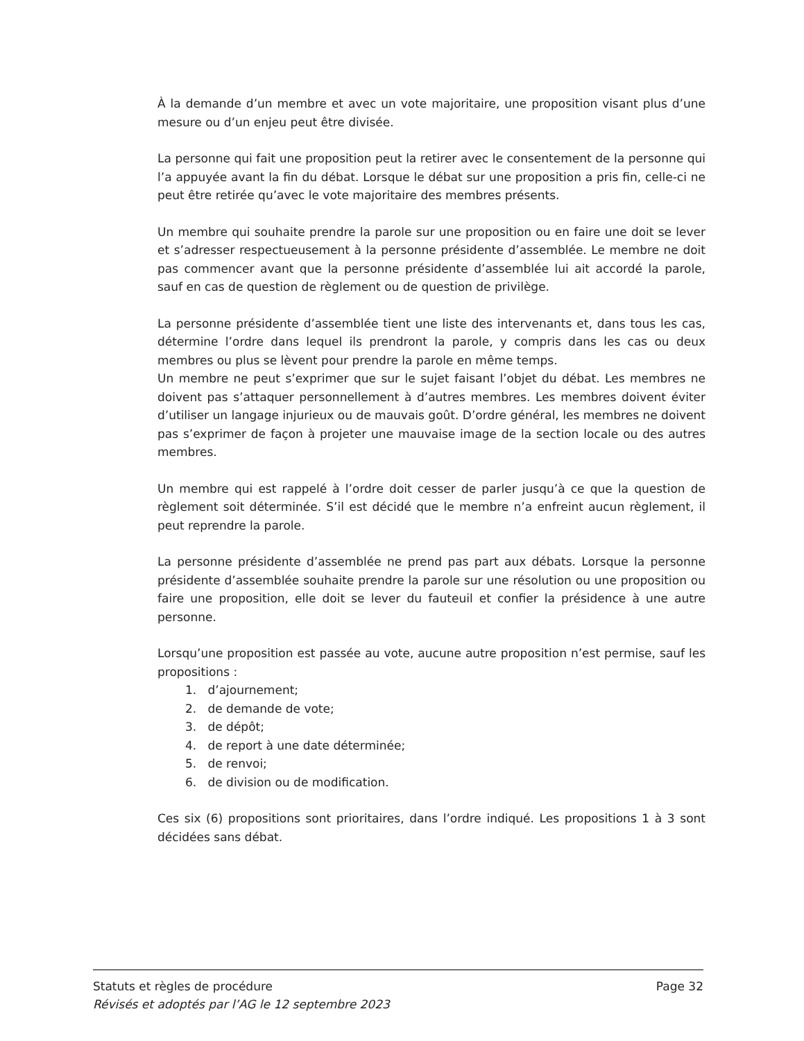À la demande d’un membre et avec un vote majoritaire, une proposition visant plus d’une mesure ou d’un enjeu peut être divisée.
La personne qui fait une proposition peut la retirer avec le consentement de la personne qui l’a appuyée avant la fin du débat. Lorsque le débat sur une proposition a pris fin, celle-ci ne peut être retirée qu’avec le vote majoritaire des membres présents.
Un membre qui souhaite prendre la parole sur une proposition ou en faire une doit se lever et s’adresser respectueusement à la personne présidente d’assemblée. Le membre ne doit pas commencer avant que la personne présidente d’assemblée lui ait accordé la parole, sauf en cas de question de règlement ou de question de privilège.
La personne présidente d’assemblée tient une liste des intervenants et, dans tous les cas, détermine l’ordre dans lequel ils prendront la parole, y compris dans les cas ou deux membres ou plus se lèvent pour prendre la parole en même temps.
Un membre ne peut s’exprimer que sur le sujet faisant l’objet du débat. Les membres ne doivent pas s’attaquer personnellement à d’autres membres. Les membres doivent éviter d’utiliser un langage injurieux ou de mauvais goût. D’ordre général, les membres ne doivent pas s’exprimer de façon à projeter une mauvaise image de la section locale ou des autres membres.
Un membre qui est rappelé à l’ordre doit cesser de parler jusqu’à ce que la question de règlement soit déterminée. S’il est décidé que le membre n’a enfreint aucun règlement, il peut reprendre la parole.
La personne présidente d’assemblée ne prend pas part aux débats. Lorsque la personne présidente d’assemblée souhaite prendre la parole sur une résolution ou une proposition ou faire une proposition, elle doit se lever du fauteuil et confier la présidence à une autre personne.
Lorsqu’une proposition est passée au vote, aucune autre proposition n’est permise, sauf les propositions :
1. d’ajournement;
2. de demande de vote;
3. de dépôt;
4. de report à une date déterminée;
5. de renvoi;
6. de division ou de modification.
Ces six (6) propositions sont prioritaires, dans l’ordre indiqué. Les propositions 1 à 3 sont décidées sans débat.
Statuts et règles de procédure Page 32
Révisés et adoptés par l’AG le 12 septembre 2023